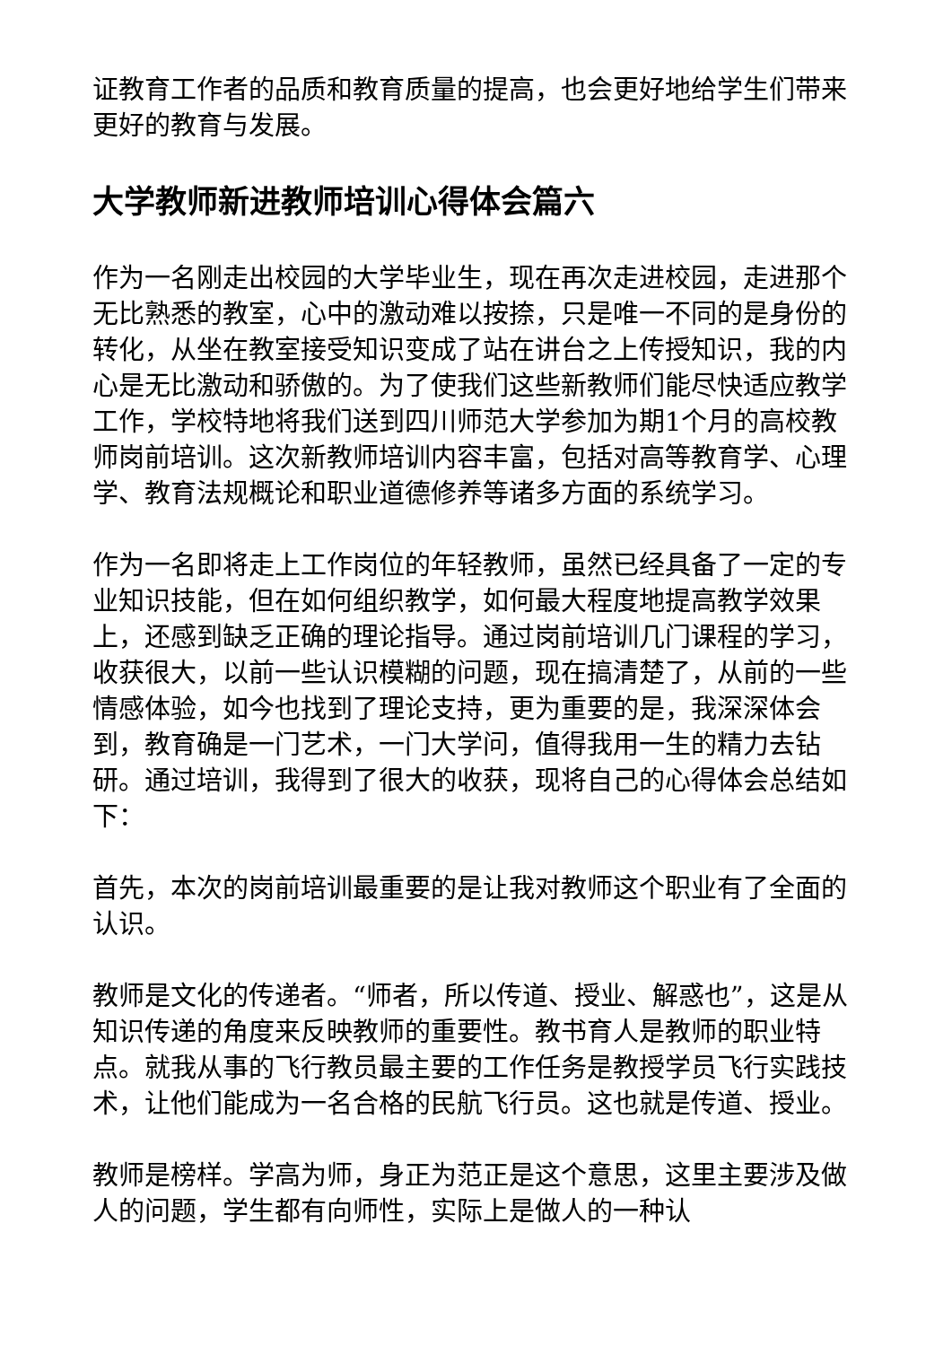证教育工作者的品质和教育质量的提高，也会更好地给学生们带来更好的教育与发展。
大学教师新进教师培训心得体会篇六
作为一名刚走出校园的大学毕业生，现在再次走进校园，走进那个无比熟悉的教室，心中的激动难以按捺，只是唯一不同的是身份的转化，从坐在教室接受知识变成了站在讲台之上传授知识，我的内心是无比激动和骄傲的。为了使我们这些新教师们能尽快适应教学工作，学校特地将我们送到四川师范大学参加为期1个月的高校教师岗前培训。这次新教师培训内容丰富，包括对高等教育学、心理学、教育法规概论和职业道德修养等诸多方面的系统学习。
作为一名即将走上工作岗位的年轻教师，虽然已经具备了一定的专业知识技能，但在如何组织教学，如何最大程度地提高教学效果上，还感到缺乏正确的理论指导。通过岗前培训几门课程的学习，收获很大，以前一些认识模糊的问题，现在搞清楚了，从前的一些情感体验，如今也找到了理论支持，更为重要的是，我深深体会到，教育确是一门艺术，一门大学问，值得我用一生的精力去钻研。通过培训，我得到了很大的收获，现将自己的心得体会总结如下：
首先，本次的岗前培训最重要的是让我对教师这个职业有了全面的认识。
教师是文化的传递者。“师者，所以传道、授业、解惑也”，这是从知识传递的角度来反映教师的重要性。教书育人是教师的职业特点。就我从事的飞行教员最主要的工作任务是教授学员飞行实践技术，让他们能成为一名合格的民航飞行员。这也就是传道、授业。
教师是榜样。学高为师，身正为范正是这个意思，这里主要涉及做人的问题，学生都有向师性，实际上是做人的一种认